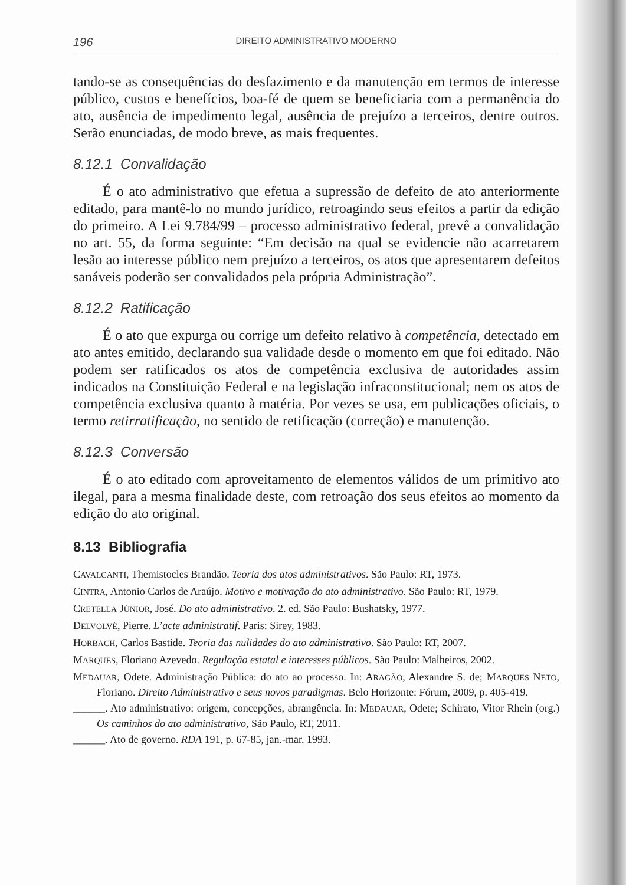196 DIREITO ADMINISTRATIVO MODERNO
tando-se as consequências do desfazimento e da manutenção em termos de interesse público, custos e benefícios, boa-fé de quem se beneficiaria com a permanência do ato, ausência de impedimento legal, ausência de prejuízo a terceiros, dentre outros. Serão enunciadas, de modo breve, as mais frequentes.
8.12.1 Convalidação
É o ato administrativo que efetua a supressão de defeito de ato anteriormente editado, para mantê-lo no mundo jurídico, retroagindo seus efeitos a partir da edição do primeiro. A Lei 9.784/99 – processo administrativo federal, prevê a convalidação no art. 55, da forma seguinte: “Em decisão na qual se evidencie não acarretarem lesão ao interesse público nem prejuízo a terceiros, os atos que apresentarem defeitos sanáveis poderão ser convalidados pela própria Administração”.
8.12.2 Ratificação
É o ato que expurga ou corrige um defeito relativo à competência, detectado em ato antes emitido, declarando sua validade desde o momento em que foi editado. Não podem ser ratificados os atos de competência exclusiva de autoridades assim indicados na Constituição Federal e na legislação infraconstitucional; nem os atos de competência exclusiva quanto à matéria. Por vezes se usa, em publicações oficiais, o termo retirratificação, no sentido de retificação (correção) e manutenção.
8.12.3 Conversão
É o ato editado com aproveitamento de elementos válidos de um primitivo ato ilegal, para a mesma finalidade deste, com retroação dos seus efeitos ao momento da edição do ato original.
8.13 Bibliografia
CAVALCANTI, Themistocles Brandão. Teoria dos atos administrativos. São Paulo: RT, 1973.
CINTRA, Antonio Carlos de Araújo. Motivo e motivação do ato administrativo. São Paulo: RT, 1979.
CRETELLA JÚNIOR, José. Do ato administrativo. 2. ed. São Paulo: Bushatsky, 1977.
DELVOLVÉ, Pierre. L’acte administratif. Paris: Sirey, 1983.
HORBACH, Carlos Bastide. Teoria das nulidades do ato administrativo. São Paulo: RT, 2007.
MARQUES, Floriano Azevedo. Regulação estatal e interesses públicos. São Paulo: Malheiros, 2002.
MEDAUAR, Odete. Administração Pública: do ato ao processo. In: ARAGÃO, Alexandre S. de; MARQUES NETO, Floriano. Direito Administrativo e seus novos paradigmas. Belo Horizonte: Fórum, 2009, p. 405-419.
______. Ato administrativo: origem, concepções, abrangência. In: MEDAUAR, Odete; Schirato, Vitor Rhein (org.) Os caminhos do ato administrativo, São Paulo, RT, 2011.
______. Ato de governo. RDA 191, p. 67-85, jan.-mar. 1993.